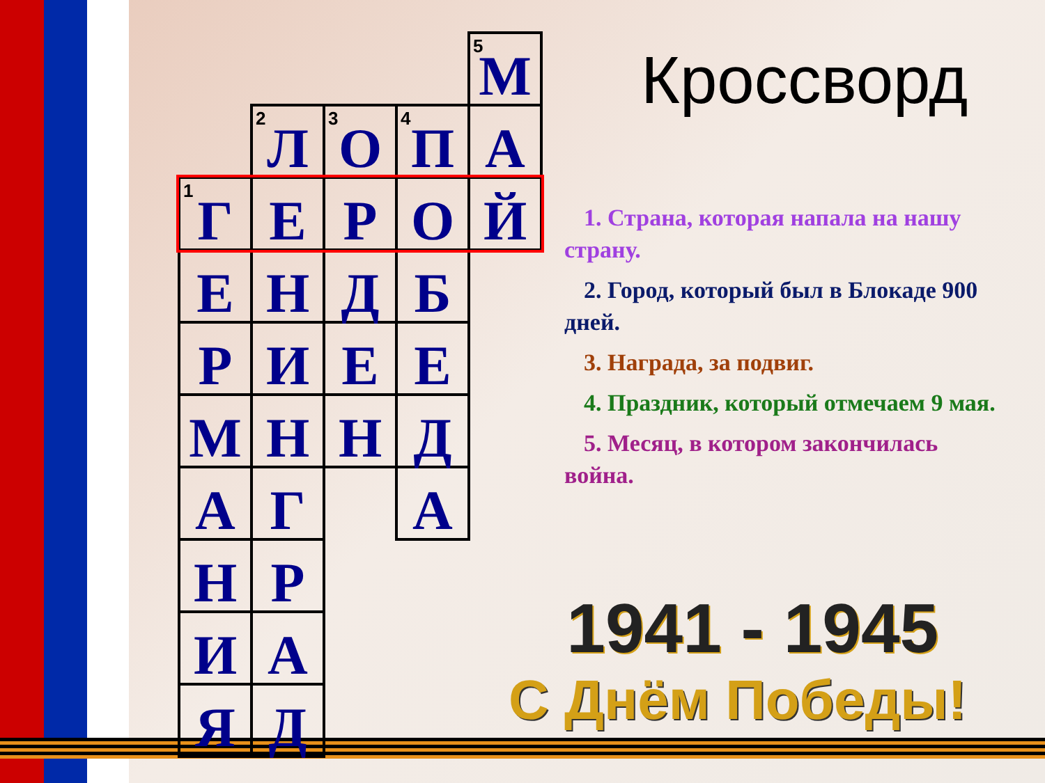| | | | | <sup>5</sup> М |
| | <sup>2</sup> Л | <sup>3</sup> О | <sup>4</sup> П | А |
| <sup>1</sup> Г | Е | Р | О | Й |
| Е | Н | Д | Б | |
| Р | И | Е | Е | |
| М | Н | Н | Д | |
| А | Г | | А | |
| Н | Р | | | |
| И | А | | | |
| Я | Д | | | |
Кроссворд
1. Страна, которая напала на нашу страну.
2. Город, который был в Блокаде 900 дней.
3. Награда, за подвиг.
4. Праздник, который отмечаем 9 мая.
5. Месяц, в котором закончилась война.
1941 - 1945
С Днём Победы!